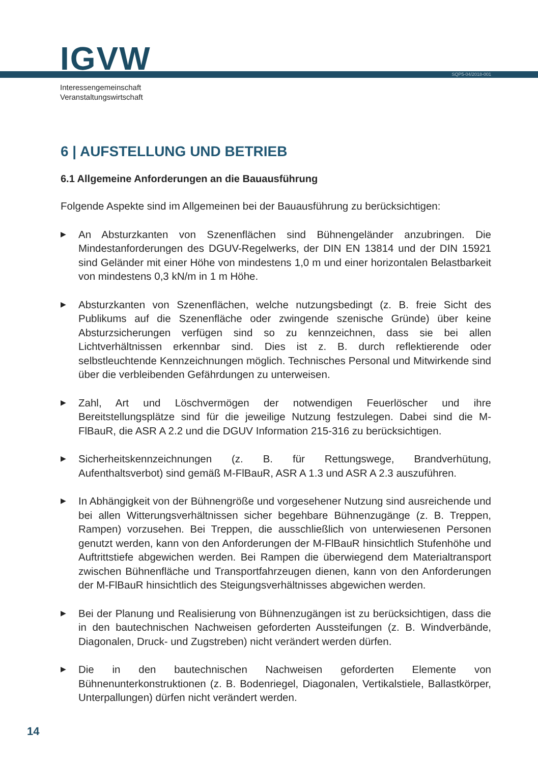IGVW SQP5-04/2018-001
Interessengemeinschaft
Veranstaltungswirtschaft
6 | AUFSTELLUNG UND BETRIEB
6.1 Allgemeine Anforderungen an die Bauausführung
Folgende Aspekte sind im Allgemeinen bei der Bauausführung zu berücksichtigen:
▶ An Absturzkanten von Szenenflächen sind Bühnengeländer anzubringen. Die Mindestanforderungen des DGUV-Regelwerks, der DIN EN 13814 und der DIN 15921 sind Geländer mit einer Höhe von mindestens 1,0 m und einer horizontalen Belastbarkeit von mindestens 0,3 kN/m in 1 m Höhe.
▶ Absturzkanten von Szenenflächen, welche nutzungsbedingt (z. B. freie Sicht des Publikums auf die Szenenfläche oder zwingende szenische Gründe) über keine Absturzsicherungen verfügen sind so zu kennzeichnen, dass sie bei allen Lichtverhältnissen erkennbar sind. Dies ist z. B. durch reflektierende oder selbstleuchtende Kennzeichnungen möglich. Technisches Personal und Mitwirkende sind über die verbleibenden Gefährdungen zu unterweisen.
▶ Zahl, Art und Löschvermögen der notwendigen Feuerlöscher und ihre Bereitstellungsplätze sind für die jeweilige Nutzung festzulegen. Dabei sind die M-FlBauR, die ASR A 2.2 und die DGUV Information 215-316 zu berücksichtigen.
▶ Sicherheitskennzeichnungen (z. B. für Rettungswege, Brandverhütung, Aufenthaltsverbot) sind gemäß M-FlBauR, ASR A 1.3 und ASR A 2.3 auszuführen.
▶ In Abhängigkeit von der Bühnengröße und vorgesehener Nutzung sind ausreichende und bei allen Witterungsverhältnissen sicher begehbare Bühnenzugänge (z. B. Treppen, Rampen) vorzusehen. Bei Treppen, die ausschließlich von unterwiesenen Personen genutzt werden, kann von den Anforderungen der M-FlBauR hinsichtlich Stufenhöhe und Auftrittstiefe abgewichen werden. Bei Rampen die überwiegend dem Materialtransport zwischen Bühnenfläche und Transportfahrzeugen dienen, kann von den Anforderungen der M-FlBauR hinsichtlich des Steigungsverhältnisses abgewichen werden.
▶ Bei der Planung und Realisierung von Bühnenzugängen ist zu berücksichtigen, dass die in den bautechnischen Nachweisen geforderten Aussteifungen (z. B. Windverbände, Diagonalen, Druck- und Zugstreben) nicht verändert werden dürfen.
▶ Die in den bautechnischen Nachweisen geforderten Elemente von Bühnenunterkonstruktionen (z. B. Bodenriegel, Diagonalen, Vertikalstiele, Ballastkörper, Unterpallungen) dürfen nicht verändert werden.
14